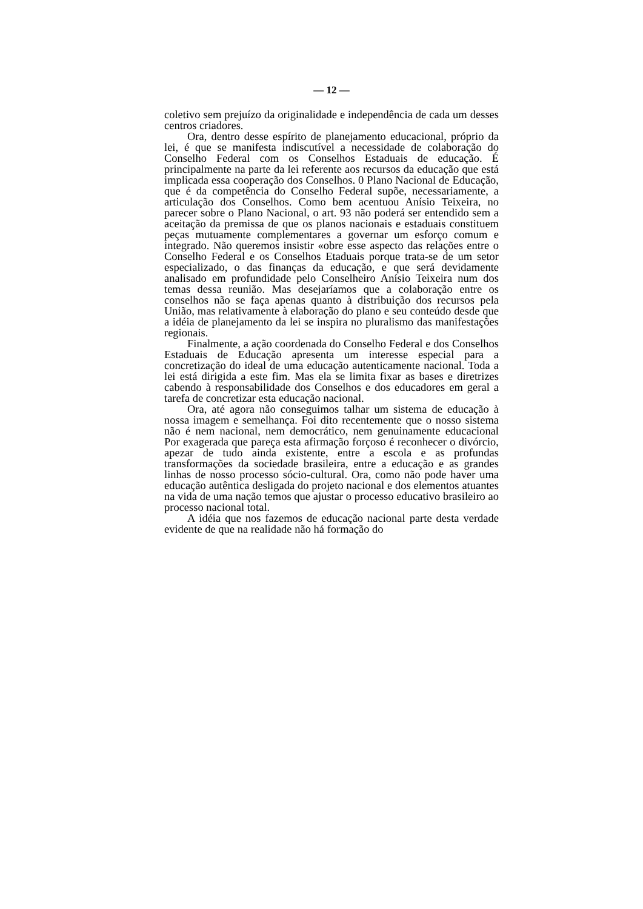— 12 —
coletivo sem prejuízo da originalidade e independência de cada um desses centros criadores.
Ora, dentro desse espírito de planejamento educacional, próprio da lei, é que se manifesta indiscutível a necessidade de colaboração do Conselho Federal com os Conselhos Estaduais de educação. É principalmente na parte da lei referente aos recursos da educação que está implicada essa cooperação dos Conselhos. 0 Plano Nacional de Educação, que é da competência do Conselho Federal supõe, necessariamente, a articulação dos Conselhos. Como bem acentuou Anísio Teixeira, no parecer sobre o Plano Nacional, o art. 93 não poderá ser entendido sem a aceitação da premissa de que os planos nacionais e estaduais constituem peças mutuamente complementares a governar um esforço comum e integrado. Não queremos insistir «obre esse aspecto das relações entre o Conselho Federal e os Conselhos Etaduais porque trata-se de um setor especializado, o das finanças da educação, e que será devidamente analisado em profundidade pelo Conselheiro Anísio Teixeira num dos temas dessa reunião. Mas desejaríamos que a colaboração entre os conselhos não se faça apenas quanto à distribuição dos recursos pela União, mas relativamente à elaboração do plano e seu conteúdo desde que a idéia de planejamento da lei se inspira no pluralismo das manifestações regionais.
Finalmente, a ação coordenada do Conselho Federal e dos Conselhos Estaduais de Educação apresenta um interesse especial para a concretização do ideal de uma educação autenticamente nacional. Toda a lei está dirigida a este fim. Mas ela se limita fixar as bases e diretrizes cabendo à responsabilidade dos Conselhos e dos educadores em geral a tarefa de concretizar esta educação nacional.
Ora, até agora não conseguimos talhar um sistema de educação à nossa imagem e semelhança. Foi dito recentemente que o nosso sistema não é nem nacional, nem democrático, nem genuinamente educacional Por exagerada que pareça esta afirmação forçoso é reconhecer o divórcio, apezar de tudo ainda existente, entre a escola e as profundas transformações da sociedade brasileira, entre a educação e as grandes linhas de nosso processo sócio-cultural. Ora, como não pode haver uma educação autêntica desligada do projeto nacional e dos elementos atuantes na vida de uma nação temos que ajustar o processo educativo brasileiro ao processo nacional total.
A idéia que nos fazemos de educação nacional parte desta verdade evidente de que na realidade não há formação do